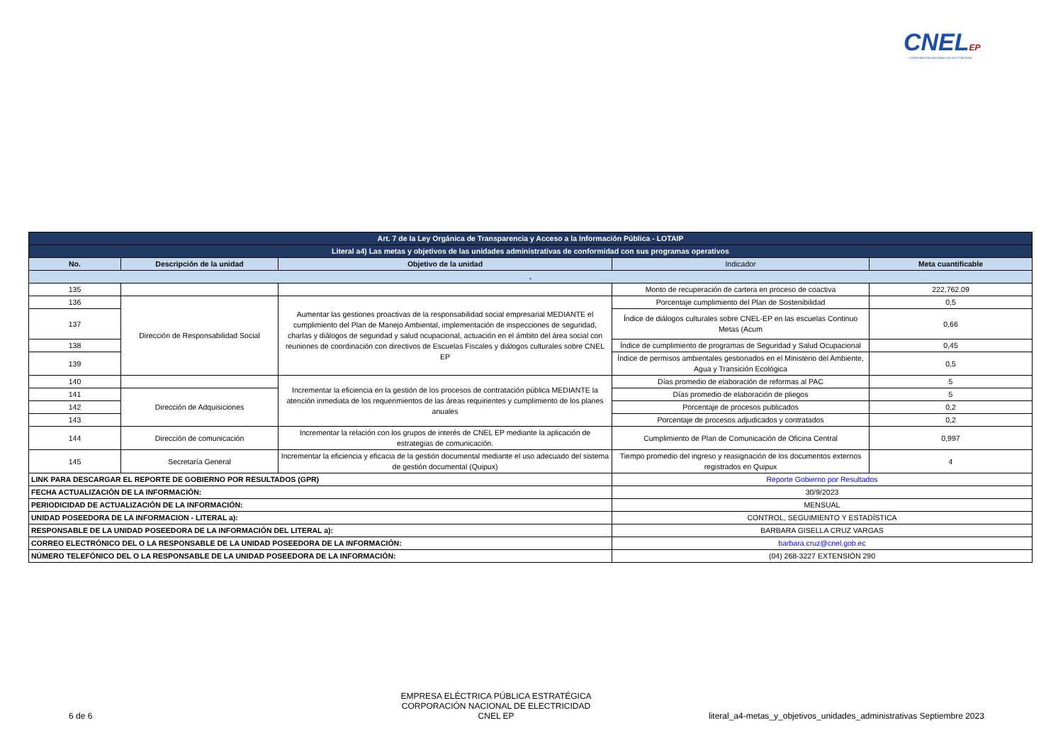CNELEP
CORPORACIÓN NACIONAL DE ELECTRICIDAD
| Art. 7 de la Ley Orgánica de Transparencia y Acceso a la Información Pública - LOTAIP | | | | |
| Literal a4) Las metas y objetivos de las unidades administrativas de conformidad con sus programas operativos | | | | |
| No. | Descripción de la unidad | Objetivo de la unidad | Indicador | Meta cuantificable |
| . | | | | |
| 135 | | | Monto de recuperación de cartera en proceso de coactiva | 222,762.09 |
| 136 | Dirección de Responsabilidad Social | Aumentar las gestiones proactivas de la responsabilidad social empresarial MEDIANTE el cumplimiento del Plan de Manejo Ambiental, implementación de inspecciones de seguridad, charlas y diálogos de seguridad y salud ocupacional, actuación en el ámbito del área social con reuniones de coordinación con directivos de Escuelas Fiscales y diálogos culturales sobre CNEL EP | Porcentaje cumplimiento del Plan de Sostenibilidad | 0,5 |
| 137 | | | Índice de diálogos culturales sobre CNEL-EP en las escuelas Continuo Metas (Acum | 0,66 |
| 138 | | | Índice de cumplimiento de programas de Seguridad y Salud Ocupacional | 0,45 |
| 139 | | | Índice de permisos ambientales gestionados en el Ministerio del Ambiente, Agua y Transición Ecológica | 0,5 |
| 140 | | Incrementar la eficiencia en la gestión de los procesos de contratación pública MEDIANTE la atención inmediata de los requerimientos de las áreas requirientes y cumplimiento de los planes anuales | Días promedio de elaboración de reformas al PAC | 5 |
| 141 | Dirección de Adquisiciones | | Días promedio de elaboración de pliegos | 5 |
| 142 | | | Porcentaje de procesos publicados | 0,2 |
| 143 | | | Porcentaje de procesos adjudicados y contratados | 0,2 |
| 144 | Dirección de comunicación | Incrementar la relación con los grupos de interés de CNEL EP mediante la aplicación de estrategias de comunicación. | Cumplimiento de Plan de Comunicación de Oficina Central | 0,997 |
| 145 | Secretaría General | Incrementar la eficiencia y eficacia de la gestión documental mediante el uso adecuado del sistema de gestión documental (Quipux) | Tiempo promedio del ingreso y reasignación de los documentos externos registrados en Quipux | 4 |
| LINK PARA DESCARGAR EL REPORTE DE GOBIERNO POR RESULTADOS (GPR) | | | Reporte Gobierno por Resultados | |
| FECHA ACTUALIZACIÓN DE LA INFORMACIÓN: | | | 30/9/2023 | |
| PERIODICIDAD DE ACTUALIZACIÓN DE LA INFORMACIÓN: | | | MENSUAL | |
| UNIDAD POSEEDORA DE LA INFORMACION - LITERAL a): | | | CONTROL, SEGUIMIENTO Y ESTADÍSTICA | |
| RESPONSABLE DE LA UNIDAD POSEEDORA DE LA INFORMACIÓN DEL LITERAL a): | | | BARBARA GISELLA CRUZ VARGAS | |
| CORREO ELECTRÓNICO DEL O LA RESPONSABLE DE LA UNIDAD POSEEDORA DE LA INFORMACIÓN: | | | barbara.cruz@cnel.gob.ec | |
| NÚMERO TELEFÓNICO DEL O LA RESPONSABLE DE LA UNIDAD POSEEDORA DE LA INFORMACIÓN: | | | (04) 268-3227 EXTENSIÓN 290 | |
6 de 6
EMPRESA ELÉCTRICA PÚBLICA ESTRATÉGICA
CORPORACIÓN NACIONAL DE ELECTRICIDAD
CNEL EP
literal_a4-metas_y_objetivos_unidades_administrativas Septiembre 2023